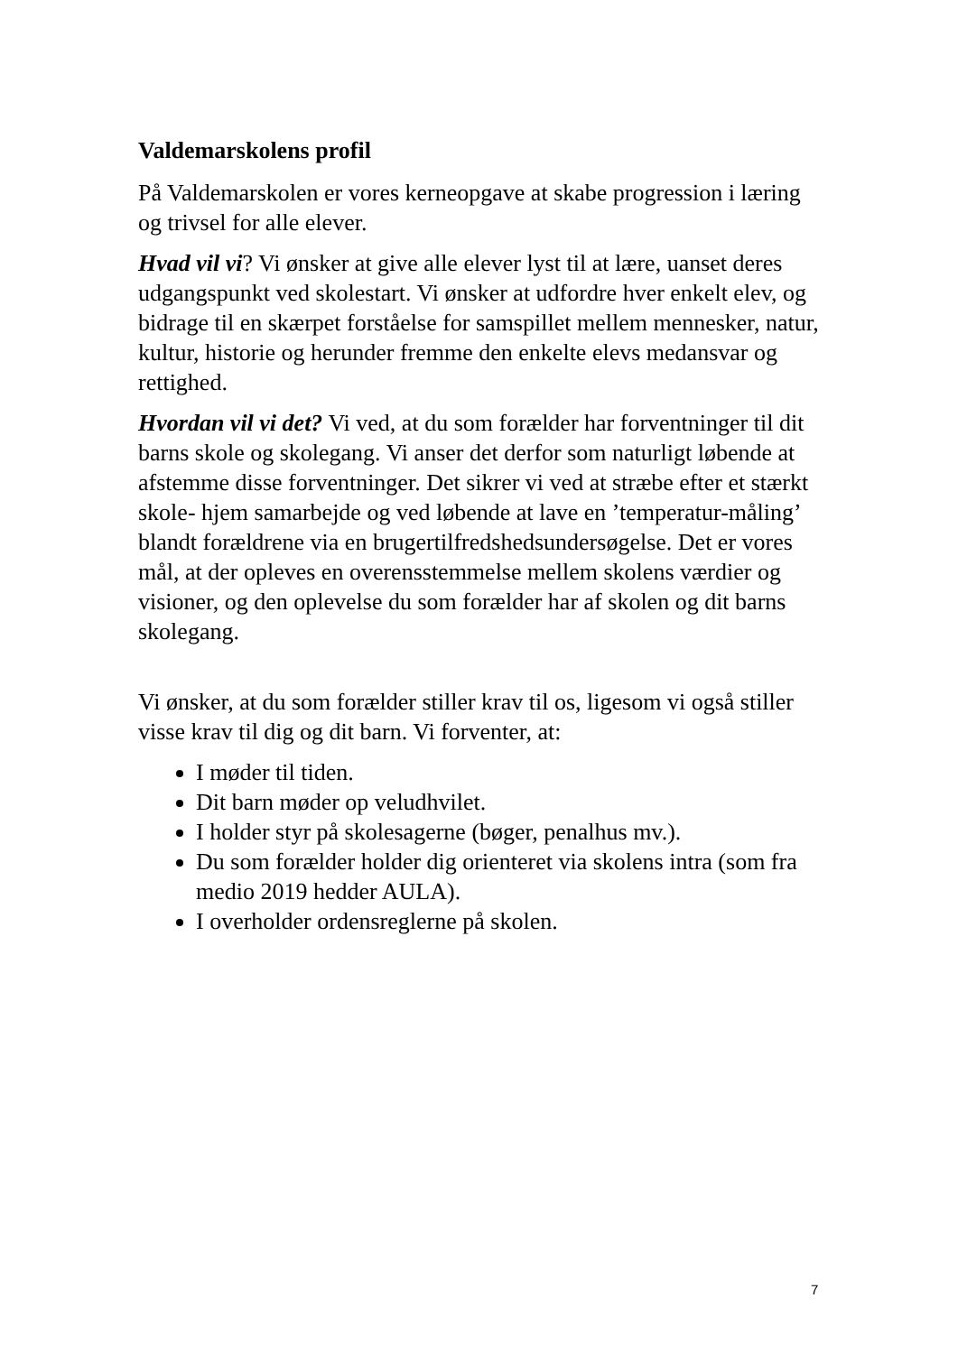Valdemarskolens profil
På Valdemarskolen er vores kerneopgave at skabe progression i læring og trivsel for alle elever.
Hvad vil vi? Vi ønsker at give alle elever lyst til at lære, uanset deres udgangspunkt ved skolestart. Vi ønsker at udfordre hver enkelt elev, og bidrage til en skærpet forståelse for samspillet mellem mennesker, natur, kultur, historie og herunder fremme den enkelte elevs medansvar og rettighed.
Hvordan vil vi det? Vi ved, at du som forælder har forventninger til dit barns skole og skolegang. Vi anser det derfor som naturligt løbende at afstemme disse forventninger. Det sikrer vi ved at stræbe efter et stærkt skole- hjem samarbejde og ved løbende at lave en ’temperatur-måling’ blandt forældrene via en brugertilfredshedsundersøgelse. Det er vores mål, at der opleves en overensstemmelse mellem skolens værdier og visioner, og den oplevelse du som forælder har af skolen og dit barns skolegang.
Vi ønsker, at du som forælder stiller krav til os, ligesom vi også stiller visse krav til dig og dit barn. Vi forventer, at:
I møder til tiden.
Dit barn møder op veludhvilet.
I holder styr på skolesagerne (bøger, penalhus mv.).
Du som forælder holder dig orienteret via skolens intra (som fra medio 2019 hedder AULA).
I overholder ordensreglerne på skolen.
7